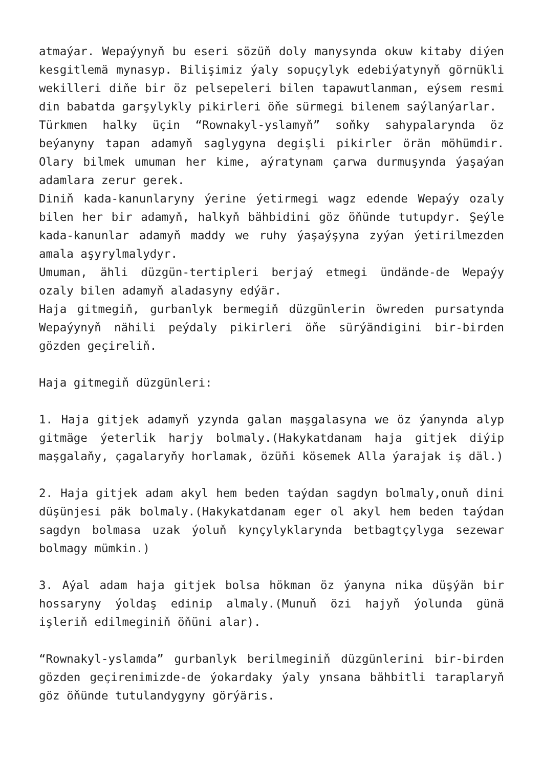atmaýar. Wepaýynyň bu eseri sözüň doly manysynda okuw kitaby diýen kesgitlemä mynasyp. Bilişimiz ýaly sopuçylyk edebiýatynyň görnükli wekilleri diňe bir öz pelsepeleri bilen tapawutlanman, eýsem resmi din babatda garşylykly pikirleri öňe sürmegi bilenem saýlanýarlar.
Türkmen halky üçin “Rownakyl-yslamyň” soňky sahypalarynda öz beýanyny tapan adamyň saglygyna degişli pikirler örän möhümdir. Olary bilmek umuman her kime, aýratynam çarwa durmuşynda ýaşaýan adamlara zerur gerek.
Diniň kada-kanunlaryny ýerine ýetirmegi wagz edende Wepaýy ozaly bilen her bir adamyň, halkyň bähbidini göz öňünde tutupdyr. Şeýle kada-kanunlar adamyň maddy we ruhy ýaşaýşyna zyýan ýetirilmezden amala aşyrylmalydyr.
Umuman, ähli düzgün-tertipleri berjaý etmegi ündände-de Wepaýy ozaly bilen adamyň aladasyny edýär.
Haja gitmegiň, gurbanlyk bermegiň düzgünlerin öwreden pursatynda Wepaýynyň nähili peýdaly pikirleri öňe sürýändigini bir-birden gözden geçireliň.
Haja gitmegiň düzgünleri:
1. Haja gitjek adamyň yzynda galan maşgalasyna we öz ýanynda alyp gitmäge ýeterlik harjy bolmaly.(Hakykatdanam haja gitjek diýip maşgalaňy, çagalaryňy horlamak, özüňi kösemek Alla ýarajak iş däl.)
2. Haja gitjek adam akyl hem beden taýdan sagdyn bolmaly,onuň dini düşünjesi päk bolmaly.(Hakykatdanam eger ol akyl hem beden taýdan sagdyn bolmasa uzak ýoluň kynçylyklarynda betbagtçylyga sezewar bolmagy mümkin.)
3. Aýal adam haja gitjek bolsa hökman öz ýanyna nika düşýän bir hossaryny ýoldaş edinip almaly.(Munuň özi hajyň ýolunda günä işleriň edilmeginiň öňüni alar).
“Rownakyl-yslamda” gurbanlyk berilmeginiň düzgünlerini bir-birden gözden geçirenimizde-de ýokardaky ýaly ynsana bähbitli taraplaryň göz öňünde tutulandygyny görýäris.